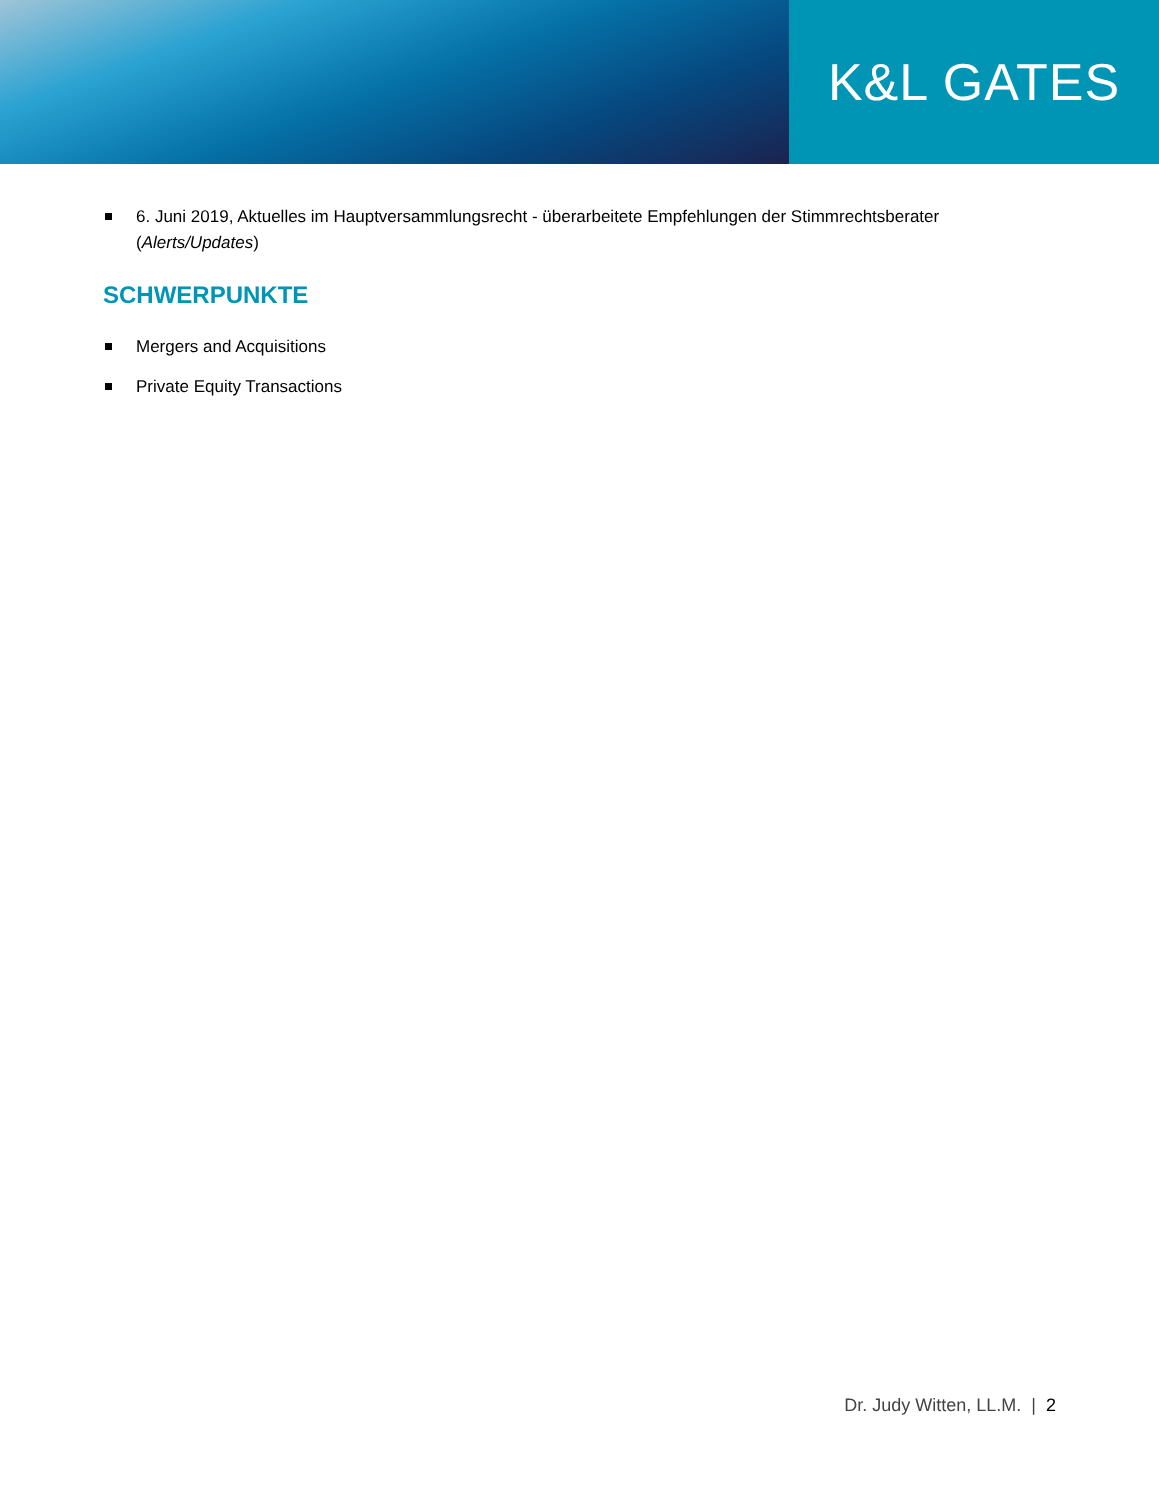K&L GATES
6. Juni 2019, Aktuelles im Hauptversammlungsrecht - überarbeitete Empfehlungen der Stimmrechtsberater (Alerts/Updates)
SCHWERPUNKTE
Mergers and Acquisitions
Private Equity Transactions
Dr. Judy Witten, LL.M. | 2